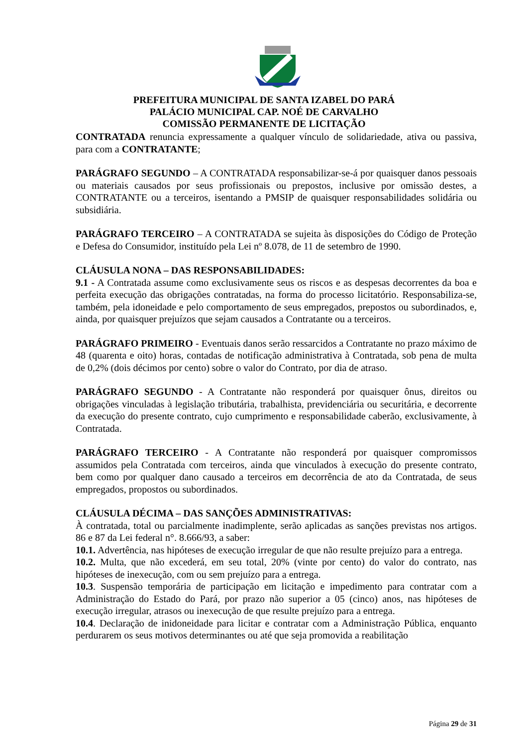PREFEITURA MUNICIPAL DE SANTA IZABEL DO PARÁ
PALÁCIO MUNICIPAL CAP. NOÉ DE CARVALHO
COMISSÃO PERMANENTE DE LICITAÇÃO
CONTRATADA renuncia expressamente a qualquer vínculo de solidariedade, ativa ou passiva, para com a CONTRATANTE;
PARÁGRAFO SEGUNDO – A CONTRATADA responsabilizar-se-á por quaisquer danos pessoais ou materiais causados por seus profissionais ou prepostos, inclusive por omissão destes, a CONTRATANTE ou a terceiros, isentando a PMSIP de quaisquer responsabilidades solidária ou subsidiária.
PARÁGRAFO TERCEIRO – A CONTRATADA se sujeita às disposições do Código de Proteção e Defesa do Consumidor, instituído pela Lei nº 8.078, de 11 de setembro de 1990.
CLÁUSULA NONA – DAS RESPONSABILIDADES:
9.1 - A Contratada assume como exclusivamente seus os riscos e as despesas decorrentes da boa e perfeita execução das obrigações contratadas, na forma do processo licitatório. Responsabiliza-se, também, pela idoneidade e pelo comportamento de seus empregados, prepostos ou subordinados, e, ainda, por quaisquer prejuízos que sejam causados a Contratante ou a terceiros.
PARÁGRAFO PRIMEIRO - Eventuais danos serão ressarcidos a Contratante no prazo máximo de 48 (quarenta e oito) horas, contadas de notificação administrativa à Contratada, sob pena de multa de 0,2% (dois décimos por cento) sobre o valor do Contrato, por dia de atraso.
PARÁGRAFO SEGUNDO - A Contratante não responderá por quaisquer ônus, direitos ou obrigações vinculadas à legislação tributária, trabalhista, previdenciária ou securitária, e decorrente da execução do presente contrato, cujo cumprimento e responsabilidade caberão, exclusivamente, à Contratada.
PARÁGRAFO TERCEIRO - A Contratante não responderá por quaisquer compromissos assumidos pela Contratada com terceiros, ainda que vinculados à execução do presente contrato, bem como por qualquer dano causado a terceiros em decorrência de ato da Contratada, de seus empregados, propostos ou subordinados.
CLÁUSULA DÉCIMA – DAS SANÇÕES ADMINISTRATIVAS:
À contratada, total ou parcialmente inadimplente, serão aplicadas as sanções previstas nos artigos. 86 e 87 da Lei federal n°. 8.666/93, a saber:
10.1. Advertência, nas hipóteses de execução irregular de que não resulte prejuízo para a entrega.
10.2. Multa, que não excederá, em seu total, 20% (vinte por cento) do valor do contrato, nas hipóteses de inexecução, com ou sem prejuízo para a entrega.
10.3. Suspensão temporária de participação em licitação e impedimento para contratar com a Administração do Estado do Pará, por prazo não superior a 05 (cinco) anos, nas hipóteses de execução irregular, atrasos ou inexecução de que resulte prejuízo para a entrega.
10.4. Declaração de inidoneidade para licitar e contratar com a Administração Pública, enquanto perdurarem os seus motivos determinantes ou até que seja promovida a reabilitação
Página 29 de 31